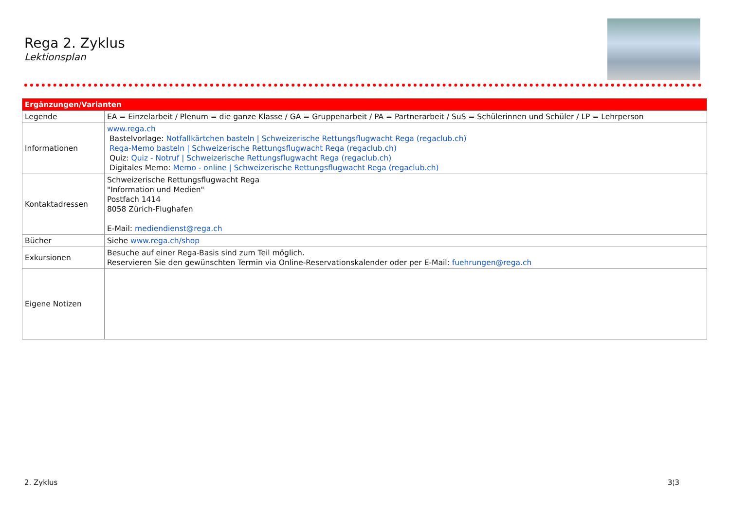Rega 2. Zyklus
Lektionsplan
| Ergänzungen/Varianten | |
| --- | --- |
| Legende | EA = Einzelarbeit / Plenum = die ganze Klasse / GA = Gruppenarbeit / PA = Partnerarbeit / SuS = Schülerinnen und Schüler / LP = Lehrperson |
| Informationen | www.rega.ch Bastelvorlage: Notfallkärtchen basteln / Schweizerische Rettungsflugwacht Rega (regaclub.ch) Rega-Memo basteln / Schweizerische Rettungsflugwacht Rega (regaclub.ch) Quiz: Quiz - Notruf / Schweizerische Rettungsflugwacht Rega (regaclub.ch) Digitales Memo: Memo - online / Schweizerische Rettungsflugwacht Rega (regaclub.ch) |
| Kontaktadressen | Schweizerische Rettungsflugwacht Rega "Information und Medien" Postfach 1414 8058 Zürich-Flughafen E-Mail: mediendienst@rega.ch |
| Bücher | Siehe www.rega.ch/shop |
| Exkursionen | Besuche auf einer Rega-Basis sind zum Teil möglich. Reservieren Sie den gewünschten Termin via Online-Reservationskalender oder per E-Mail: fuehrungen@rega.ch |
| Eigene Notizen | |
2. Zyklus 3¦3